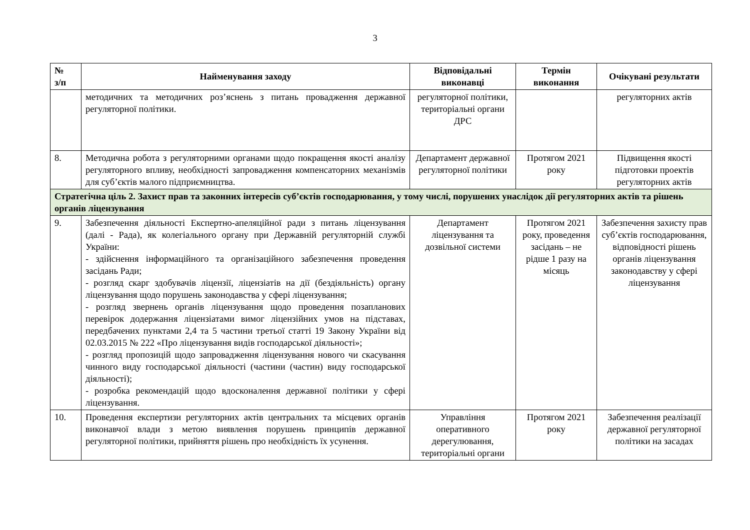3
| № з/п | Найменування заходу | Відповідальні виконавці | Термін виконання | Очікувані результати |
| --- | --- | --- | --- | --- |
| | методичних та методичних роз’яснень з питань провадження державної регуляторної політики. | регуляторної політики, територіальні органи ДРС | | регуляторних актів |
| 8. | Методична робота з регуляторними органами щодо покращення якості аналізу регуляторного впливу, необхідності запровадження компенсаторних механізмів для суб’єктів малого підприємництва. | Департамент державної регуляторної політики | Протягом 2021 року | Підвищення якості підготовки проектів регуляторних актів |
| Стратегічна ціль 2. Захист прав та законних інтересів суб’єктів господарювання, у тому числі, порушених унаслідок дії регуляторних актів та рішень органів ліцензування | | | | |
| 9. | Забезпечення діяльності Експертно-апеляційної ради з питань ліцензування (далі - Рада), як колегіального органу при Державній регуляторній службі України: - здійснення інформаційного та організаційного забезпечення проведення засідань Ради; - розгляд скарг здобувачів ліцензії, ліцензіатів на дії (бездіяльність) органу ліцензування щодо порушень законодавства у сфері ліцензування; - розгляд звернень органів ліцензування щодо проведення позапланових перевірок додержання ліцензіатами вимог ліцензійних умов на підставах, передбачених пунктами 2,4 та 5 частини третьої статті 19 Закону України від 02.03.2015 № 222 «Про ліцензування видів господарської діяльності»; - розгляд пропозицій щодо запровадження ліцензування нового чи скасування чинного виду господарської діяльності (частини (частин) виду господарської діяльності); - розробка рекомендацій щодо вдосконалення державної політики у сфері ліцензування. | Департамент ліцензування та дозвільної системи | Протягом 2021 року, проведення засідань – не рідше 1 разу на місяць | Забезпечення захисту прав суб’єктів господарювання, відповідності рішень органів ліцензування законодавству у сфері ліцензування |
| 10. | Проведення експертизи регуляторних актів центральних та місцевих органів виконавчої влади з метою виявлення порушень принципів державної регуляторної політики, прийняття рішень про необхідність їх усунення. | Управління оперативного дерегулювання, територіальні органи | Протягом 2021 року | Забезпечення реалізації державної регуляторної політики на засадах |